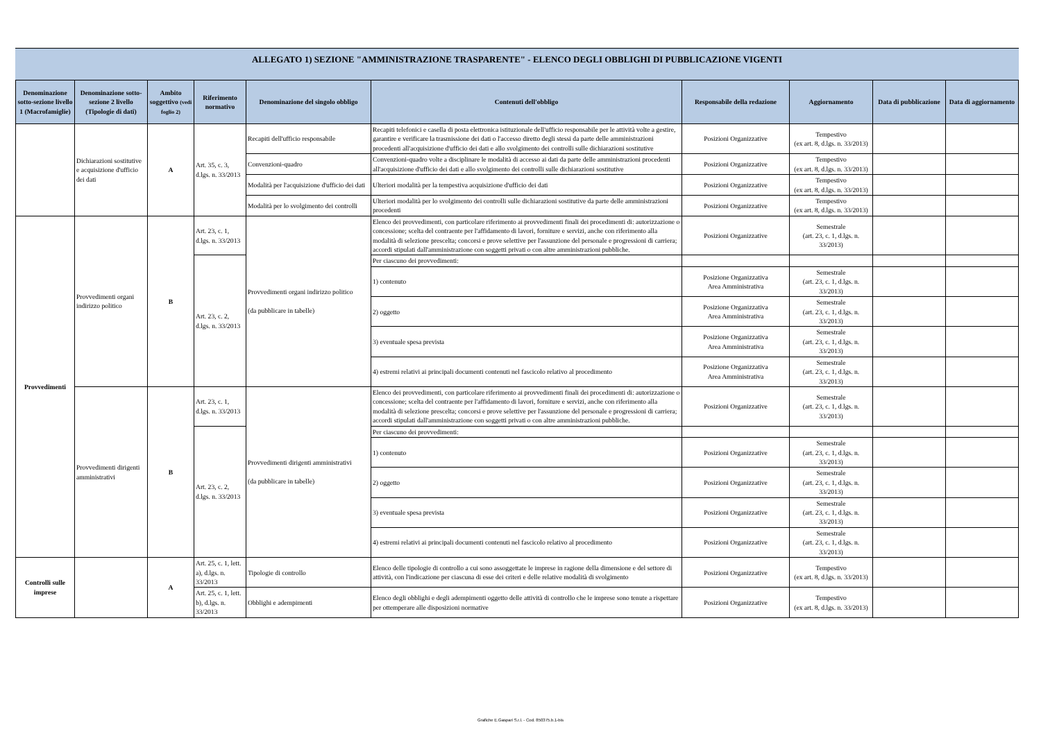ALLEGATO 1) SEZIONE "AMMINISTRAZIONE TRASPARENTE" - ELENCO DEGLI OBBLIGHI DI PUBBLICAZIONE VIGENTI
| Denominazione sotto-sezione livello 1 (Macrofamiglie) | Denominazione sotto-sezione 2 livello (Tipologie di dati) | Ambito soggettivo (vedi foglio 2) | Riferimento normativo | Denominazione del singolo obbligo | Contenuti dell'obbligo | Responsabile della redazione | Aggiornamento | Data di pubblicazione | Data di aggiornamento |
| --- | --- | --- | --- | --- | --- | --- | --- | --- | --- |
| | Dichiarazioni sostitutive e acquisizione d'ufficio dei dati | A | Art. 35, c. 3, d.lgs. n. 33/2013 | Recapiti dell'ufficio responsabile | Recapiti telefonici e casella di posta elettronica istituzionale dell'ufficio responsabile per le attività volte a gestire, garantire e verificare la trasmissione dei dati o l'accesso diretto degli stessi da parte delle amministrazioni procedenti all'acquisizione d'ufficio dei dati e allo svolgimento dei controlli sulle dichiarazioni sostitutive | Posizioni Organizzative | Tempestivo (ex art. 8, d.lgs. n. 33/2013) | | |
| | | | | Convenzioni-quadro | Convenzioni-quadro volte a disciplinare le modalità di accesso ai dati da parte delle amministrazioni procedenti all'acquisizione d'ufficio dei dati e allo svolgimento dei controlli sulle dichiarazioni sostitutive | Posizioni Organizzative | Tempestivo (ex art. 8, d.lgs. n. 33/2013) | | |
| | | | | Modalità per l'acquisizione d'ufficio dei dati | Ulteriori modalità per la tempestiva acquisizione d'ufficio dei dati | Posizioni Organizzative | Tempestivo (ex art. 8, d.lgs. n. 33/2013) | | |
| | | | | Modalità per lo svolgimento dei controlli | Ulteriori modalità per lo svolgimento dei controlli sulle dichiarazioni sostitutive da parte delle amministrazioni procedenti | Posizioni Organizzative | Tempestivo (ex art. 8, d.lgs. n. 33/2013) | | |
| Provvedimenti | Provvedimenti organi indirizzo politico | B | Art. 23, c. 1, d.lgs. n. 33/2013 | Provvedimenti organi indirizzo politico (da pubblicare in tabelle) | Elenco dei provvedimenti, con particolare riferimento ai provvedimenti finali dei procedimenti di: autorizzazione o concessione; scelta del contraente per l'affidamento di lavori, forniture e servizi, anche con riferimento alla modalità di selezione prescelta; concorsi e prove selettive per l'assunzione del personale e progressioni di carriera; accordi stipulati dall'amministrazione con soggetti privati o con altre amministrazioni pubbliche. | Posizioni Organizzative | Semestrale (art. 23, c. 1, d.lgs. n. 33/2013) | | |
| | | | Art. 23, c. 2, d.lgs. n. 33/2013 | | Per ciascuno dei provvedimenti: | | | | |
| | | | | | 1) contenuto | Posizione Organizzativa Area Amministrativa | Semestrale (art. 23, c. 1, d.lgs. n. 33/2013) | | |
| | | | | | 2) oggetto | Posizione Organizzativa Area Amministrativa | Semestrale (art. 23, c. 1, d.lgs. n. 33/2013) | | |
| | | | | | 3) eventuale spesa prevista | Posizione Organizzativa Area Amministrativa | Semestrale (art. 23, c. 1, d.lgs. n. 33/2013) | | |
| | | | | | 4) estremi relativi ai principali documenti contenuti nel fascicolo relativo al procedimento | Posizione Organizzativa Area Amministrativa | Semestrale (art. 23, c. 1, d.lgs. n. 33/2013) | | |
| | Provvedimenti dirigenti amministrativi | B | Art. 23, c. 1, d.lgs. n. 33/2013 | Provvedimenti dirigenti amministrativi (da pubblicare in tabelle) | Elenco dei provvedimenti, con particolare riferimento ai provvedimenti finali dei procedimenti di: autorizzazione o concessione; scelta del contraente per l'affidamento di lavori, forniture e servizi, anche con riferimento alla modalità di selezione prescelta; concorsi e prove selettive per l'assunzione del personale e progressioni di carriera; accordi stipulati dall'amministrazione con soggetti privati o con altre amministrazioni pubbliche. | Posizioni Organizzative | Semestrale (art. 23, c. 1, d.lgs. n. 33/2013) | | |
| | | | Art. 23, c. 2, d.lgs. n. 33/2013 | | Per ciascuno dei provvedimenti: | | | | |
| | | | | | 1) contenuto | Posizioni Organizzative | Semestrale (art. 23, c. 1, d.lgs. n. 33/2013) | | |
| | | | | | 2) oggetto | Posizioni Organizzative | Semestrale (art. 23, c. 1, d.lgs. n. 33/2013) | | |
| | | | | | 3) eventuale spesa prevista | Posizioni Organizzative | Semestrale (art. 23, c. 1, d.lgs. n. 33/2013) | | |
| | | | | | 4) estremi relativi ai principali documenti contenuti nel fascicolo relativo al procedimento | Posizioni Organizzative | Semestrale (art. 23, c. 1, d.lgs. n. 33/2013) | | |
| Controlli sulle imprese | | A | Art. 25, c. 1, lett. a), d.lgs. n. 33/2013 | Tipologie di controllo | Elenco delle tipologie di controllo a cui sono assoggettate le imprese in ragione della dimensione e del settore di attività, con l'indicazione per ciascuna di esse dei criteri e delle relative modalità di svolgimento | Posizioni Organizzative | Tempestivo (ex art. 8, d.lgs. n. 33/2013) | | |
| | | | Art. 25, c. 1, lett. b), d.lgs. n. 33/2013 | Obblighi e adempimenti | Elenco degli obblighi e degli adempimenti oggetto delle attività di controllo che le imprese sono tenute a rispettare per ottemperare alle disposizioni normative | Posizioni Organizzative | Tempestivo (ex art. 8, d.lgs. n. 33/2013) | | |
Grafiche E.Gaspari S.r.l. - Cod. 850375.b.1-bis